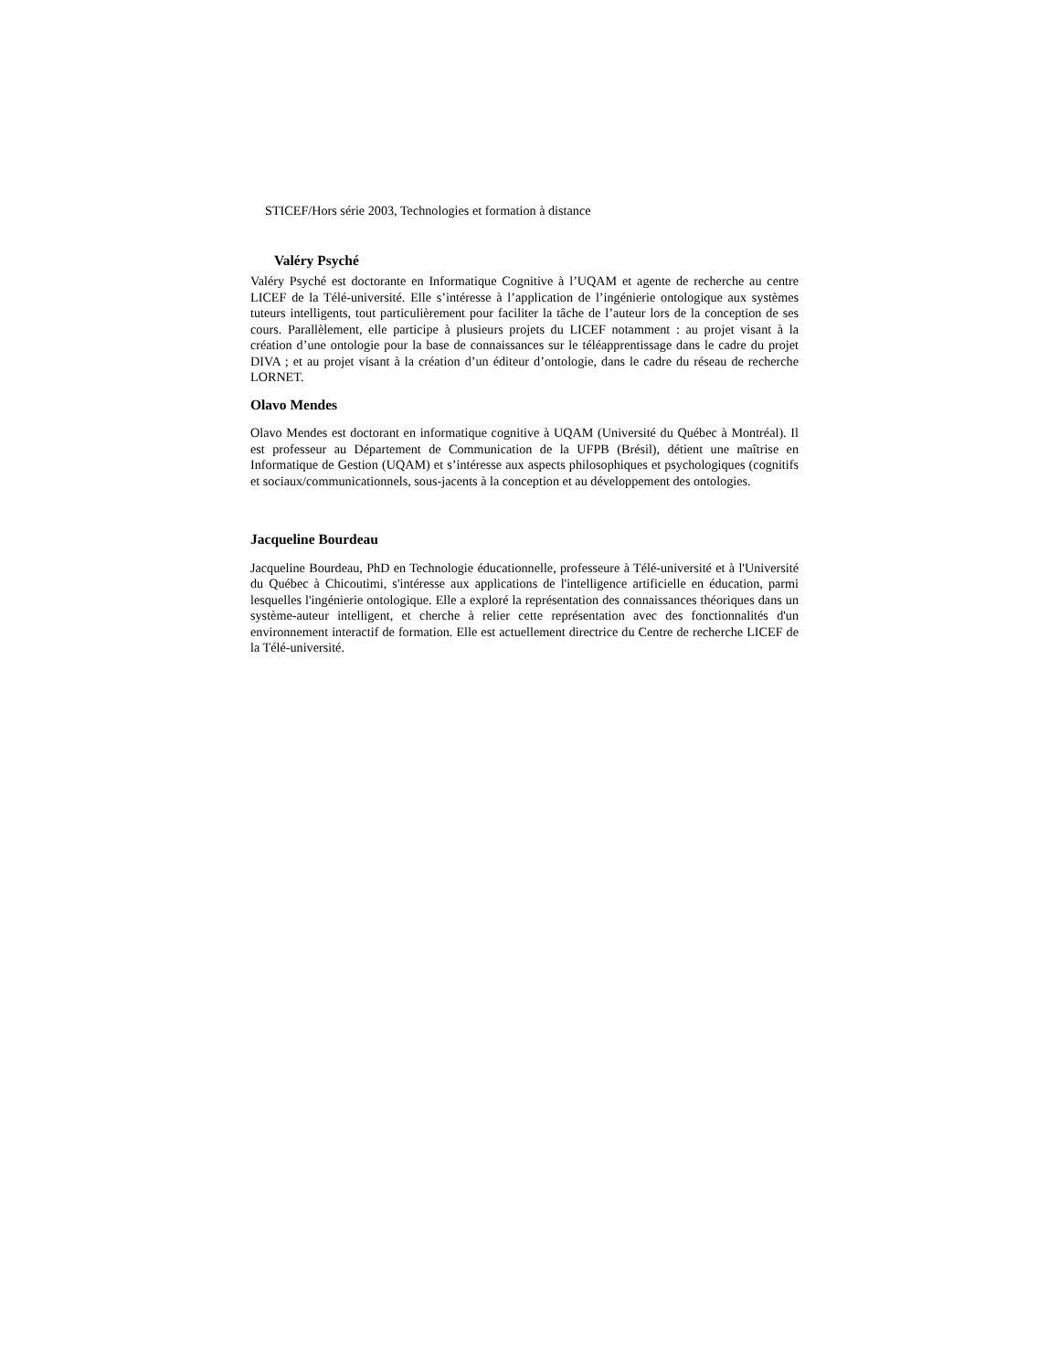STICEF/Hors série 2003, Technologies et formation à distance
Valéry Psyché
Valéry Psyché est doctorante en Informatique Cognitive à l’UQAM et agente de recherche au centre LICEF de la Télé-université. Elle s’intéresse à l’application de l’ingénierie ontologique aux systèmes tuteurs intelligents, tout particulièrement pour faciliter la tâche de l’auteur lors de la conception de ses cours. Parallèlement, elle participe à plusieurs projets du LICEF notamment : au projet visant à la création d’une ontologie pour la base de connaissances sur le téléapprentissage dans le cadre du projet DIVA ; et au projet visant à la création d’un éditeur d’ontologie, dans le cadre du réseau de recherche LORNET.
Olavo Mendes
Olavo Mendes est doctorant en informatique cognitive à UQAM (Université du Québec à Montréal). Il est professeur au Département de Communication de la UFPB (Brésil), détient une maîtrise en Informatique de Gestion (UQAM) et s’intéresse aux aspects philosophiques et psychologiques (cognitifs et sociaux/communicationnels, sous-jacents à la conception et au développement des ontologies.
Jacqueline Bourdeau
Jacqueline Bourdeau, PhD en Technologie éducationnelle, professeure à Télé-université et à l'Université du Québec à Chicoutimi, s'intéresse aux applications de l'intelligence artificielle en éducation, parmi lesquelles l'ingénierie ontologique. Elle a exploré la représentation des connaissances théoriques dans un système-auteur intelligent, et cherche à relier cette représentation avec des fonctionnalités d'un environnement interactif de formation. Elle est actuellement directrice du Centre de recherche LICEF de la Télé-université.